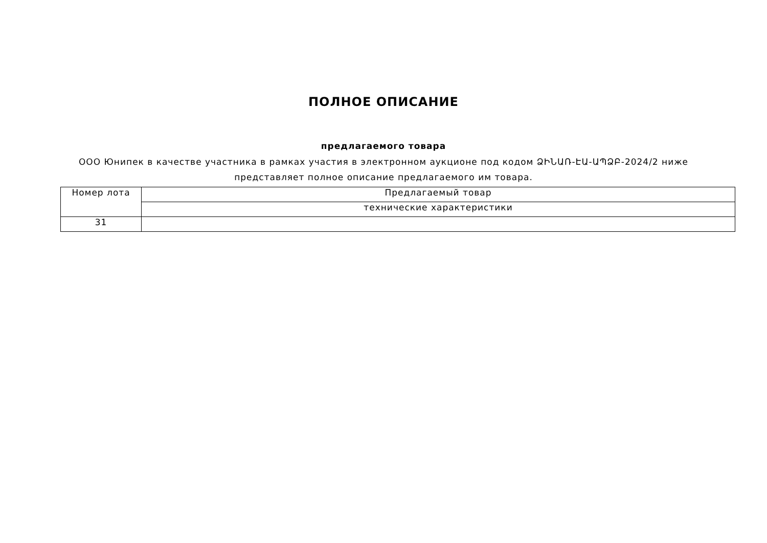ПОЛНОЕ ОПИСАНИЕ
предлагаемого товара
ООО Юнипек в качестве участника в рамках участия в электронном аукционе под кодом ՁԻՆԱՌ-ԷԱ-ԱՊՁԲ-2024/2 ниже представляет полное описание предлагаемого им товара.
| Номер лота | Предлагаемый товар |
| | технические характеристики |
| 31 | |